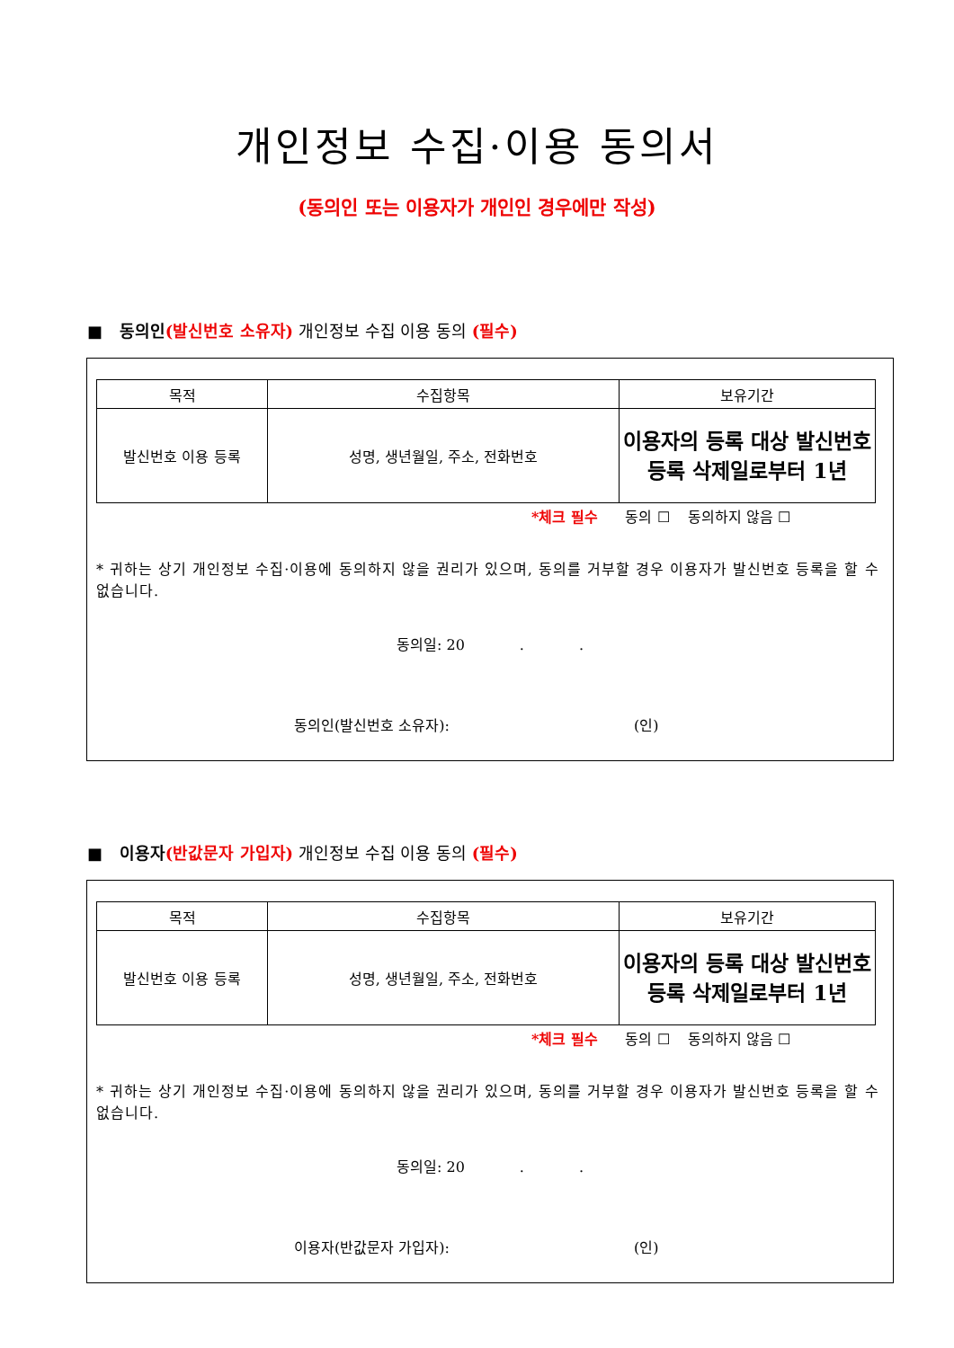개인정보 수집·이용 동의서
(동의인 또는 이용자가 개인인 경우에만 작성)
■ 동의인(발신번호 소유자) 개인정보 수집 이용 동의 (필수)
| 목적 | 수집항목 | 보유기간 |
| --- | --- | --- |
| 발신번호 이용 등록 | 성명, 생년월일, 주소, 전화번호 | 이용자의 등록 대상 발신번호 등록 삭제일로부터 1년 |
*체크 필수 동의 ☐ 동의하지 않음 ☐
* 귀하는 상기 개인정보 수집·이용에 동의하지 않을 권리가 있으며, 동의를 거부할 경우 이용자가 발신번호 등록을 할 수 없습니다.
동의일: 20 . .
동의인(발신번호 소유자): (인)
■ 이용자(반값문자 가입자) 개인정보 수집 이용 동의 (필수)
| 목적 | 수집항목 | 보유기간 |
| --- | --- | --- |
| 발신번호 이용 등록 | 성명, 생년월일, 주소, 전화번호 | 이용자의 등록 대상 발신번호 등록 삭제일로부터 1년 |
*체크 필수 동의 ☐ 동의하지 않음 ☐
* 귀하는 상기 개인정보 수집·이용에 동의하지 않을 권리가 있으며, 동의를 거부할 경우 이용자가 발신번호 등록을 할 수 없습니다.
동의일: 20 . .
이용자(반값문자 가입자): (인)